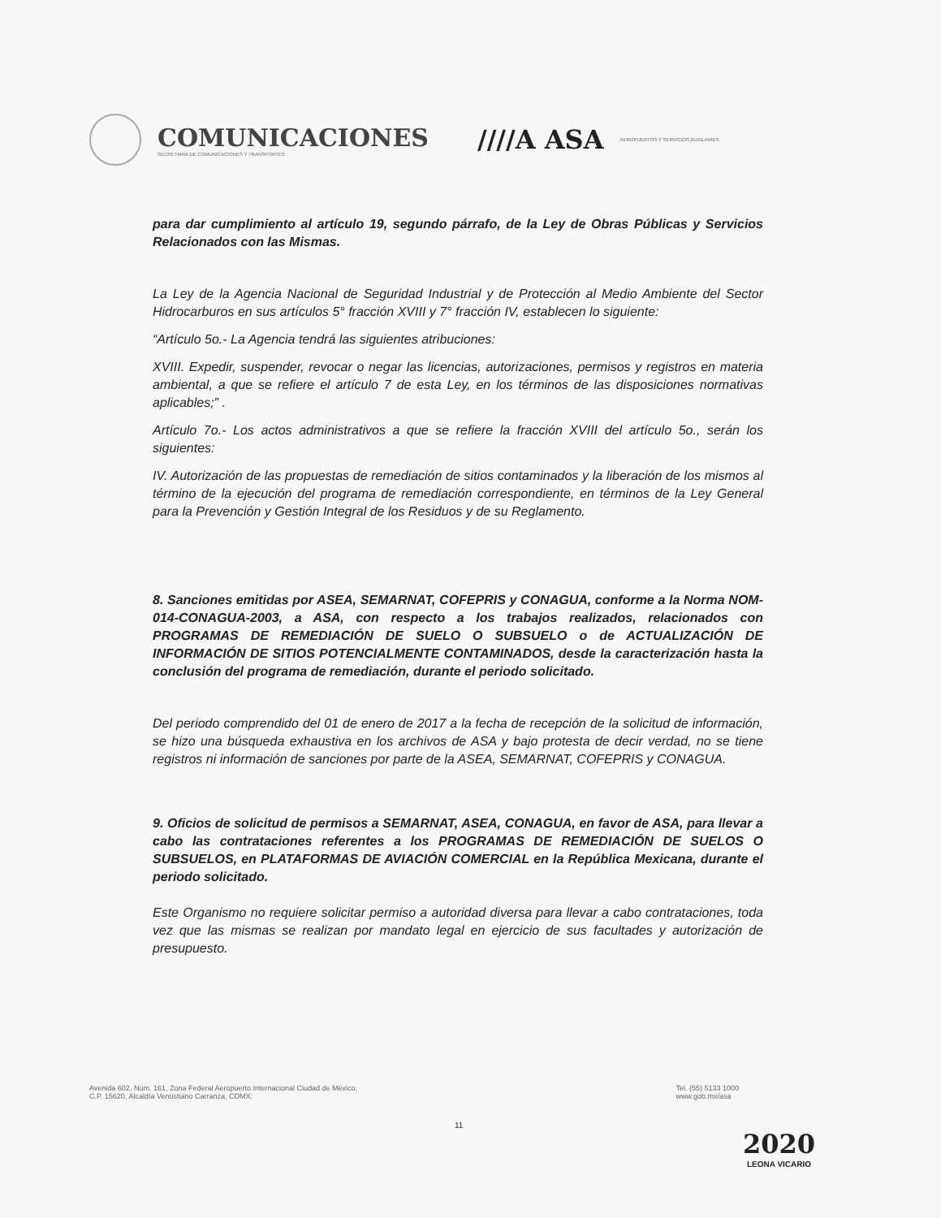COMUNICACIONES
SECRETARÍA DE COMUNICACIONES Y TRANSPORTES
////A ASA
AEROPUERTOS Y SERVICIOS AUXILIARES
para dar cumplimiento al artículo 19, segundo párrafo, de la Ley de Obras Públicas y Servicios Relacionados con las Mismas.
La Ley de la Agencia Nacional de Seguridad Industrial y de Protección al Medio Ambiente del Sector Hidrocarburos en sus artículos 5° fracción XVIII y 7° fracción IV, establecen lo siguiente:
“Artículo 5o.- La Agencia tendrá las siguientes atribuciones:
XVIII. Expedir, suspender, revocar o negar las licencias, autorizaciones, permisos y registros en materia ambiental, a que se refiere el artículo 7 de esta Ley, en los términos de las disposiciones normativas aplicables;” .
Artículo 7o.- Los actos administrativos a que se refiere la fracción XVIII del artículo 5o., serán los siguientes:
IV. Autorización de las propuestas de remediación de sitios contaminados y la liberación de los mismos al término de la ejecución del programa de remediación correspondiente, en términos de la Ley General para la Prevención y Gestión Integral de los Residuos y de su Reglamento.
8. Sanciones emitidas por ASEA, SEMARNAT, COFEPRIS y CONAGUA, conforme a la Norma NOM-014-CONAGUA-2003, a ASA, con respecto a los trabajos realizados, relacionados con PROGRAMAS DE REMEDIACIÓN DE SUELO O SUBSUELO o de ACTUALIZACIÓN DE INFORMACIÓN DE SITIOS POTENCIALMENTE CONTAMINADOS, desde la caracterización hasta la conclusión del programa de remediación, durante el periodo solicitado.
Del periodo comprendido del 01 de enero de 2017 a la fecha de recepción de la solicitud de información, se hizo una búsqueda exhaustiva en los archivos de ASA y bajo protesta de decir verdad, no se tiene registros ni información de sanciones por parte de la ASEA, SEMARNAT, COFEPRIS y CONAGUA.
9. Oficios de solicitud de permisos a SEMARNAT, ASEA, CONAGUA, en favor de ASA, para llevar a cabo las contrataciones referentes a los PROGRAMAS DE REMEDIACIÓN DE SUELOS O SUBSUELOS, en PLATAFORMAS DE AVIACIÓN COMERCIAL en la República Mexicana, durante el periodo solicitado.
Este Organismo no requiere solicitar permiso a autoridad diversa para llevar a cabo contrataciones, toda vez que las mismas se realizan por mandato legal en ejercicio de sus facultades y autorización de presupuesto.
Avenida 602, Núm. 161, Zona Federal Aeropuerto Internacional Ciudad de México,
C.P. 15620, Alcaldía Venustiano Carranza, CDMX.
Tel. (55) 5133 1000
www.gob.mx/asa
11
2020
LEONA VICARIO